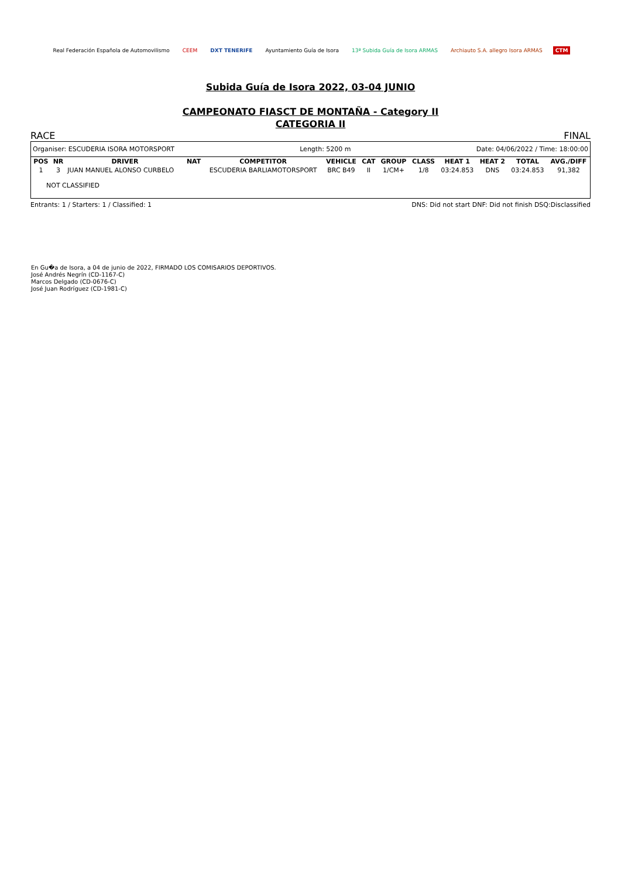Real Federación Española de Automovilismo
CEEM DXT TENERIFE Ayuntamiento Guía de Isora 13ª Subida Guía de Isora ARMAS
Archiauto S.A. allegro Isora ARMAS
CTM
Subida Guía de Isora 2022, 03-04 JUNIO
CAMPEONATO FIASCT DE MONTAÑA - Category II
CATEGORIA II
RACE FINAL
Organiser: ESCUDERIA ISORA MOTORSPORT Length: 5200 m Date: 04/06/2022 / Time: 18:00:00
| POS | NR | DRIVER | NAT | COMPETITOR | VEHICLE | CAT | GROUP | CLASS | HEAT 1 | HEAT 2 | TOTAL | AVG./DIFF |
| --- | --- | --- | --- | --- | --- | --- | --- | --- | --- | --- | --- | --- |
| 1 | 3 | JUAN MANUEL ALONSO CURBELO | | ESCUDERIA BARLIAMOTORSPORT | BRC B49 | II | 1/CM+ | 1/8 | 03:24.853 | DNS | 03:24.853 | 91,382 |
| NOT CLASSIFIED | | | | | | | | | | | | |
Entrants: 1 / Starters: 1 / Classified: 1 DNS: Did not start DNF: Did not finish DSQ:Disclassified
En Gu�a de Isora, a 04 de junio de 2022, FIRMADO LOS COMISARIOS DEPORTIVOS.
José Andrés Negrín (CD-1167-C)
Marcos Delgado (CD-0676-C)
José Juan Rodríguez (CD-1981-C)